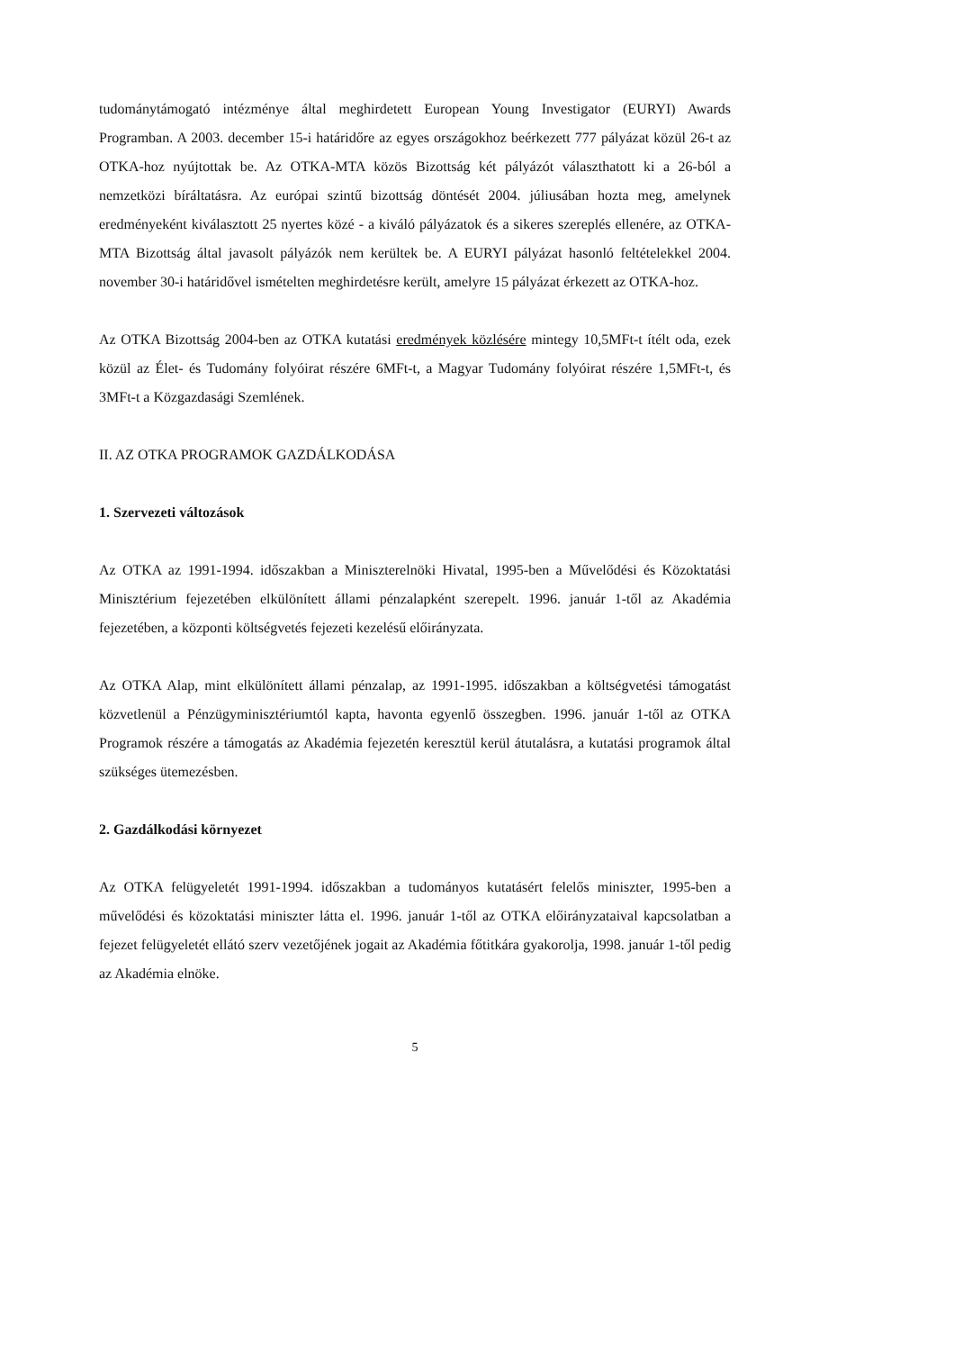tudománytámogató intézménye által meghirdetett European Young Investigator (EURYI) Awards Programban. A 2003. december 15-i határidőre az egyes országokhoz beérkezett 777 pályázat közül 26-t az OTKA-hoz nyújtottak be. Az OTKA-MTA közös Bizottság két pályázót választhatott ki a 26-ból a nemzetközi bíráltatásra. Az európai szintű bizottság döntését 2004. júliusában hozta meg, amelynek eredményeként kiválasztott 25 nyertes közé - a kiváló pályázatok és a sikeres szereplés ellenére, az OTKA-MTA Bizottság által javasolt pályázók nem kerültek be. A EURYI pályázat hasonló feltételekkel 2004. november 30-i határidővel ismételten meghirdetésre került, amelyre 15 pályázat érkezett az OTKA-hoz.
Az OTKA Bizottság 2004-ben az OTKA kutatási eredmények közlésére mintegy 10,5MFt-t ítélt oda, ezek közül az Élet- és Tudomány folyóirat részére 6MFt-t, a Magyar Tudomány folyóirat részére 1,5MFt-t, és 3MFt-t a Közgazdasági Szemlének.
II. AZ OTKA PROGRAMOK GAZDÁLKODÁSA
1. Szervezeti változások
Az OTKA az 1991-1994. időszakban a Miniszterelnöki Hivatal, 1995-ben a Művelődési és Közoktatási Minisztérium fejezetében elkülönített állami pénzalapként szerepelt. 1996. január 1-től az Akadémia fejezetében, a központi költségvetés fejezeti kezelésű előirányzata.
Az OTKA Alap, mint elkülönített állami pénzalap, az 1991-1995. időszakban a költségvetési támogatást közvetlenül a Pénzügyminisztériumtól kapta, havonta egyenlő összegben. 1996. január 1-től az OTKA Programok részére a támogatás az Akadémia fejezetén keresztül kerül átutalásra, a kutatási programok által szükséges ütemezésben.
2. Gazdálkodási környezet
Az OTKA felügyeletét 1991-1994. időszakban a tudományos kutatásért felelős miniszter, 1995-ben a művelődési és közoktatási miniszter látta el. 1996. január 1-től az OTKA előirányzataival kapcsolatban a fejezet felügyeletét ellátó szerv vezetőjének jogait az Akadémia főtitkára gyakorolja, 1998. január 1-től pedig az Akadémia elnöke.
5